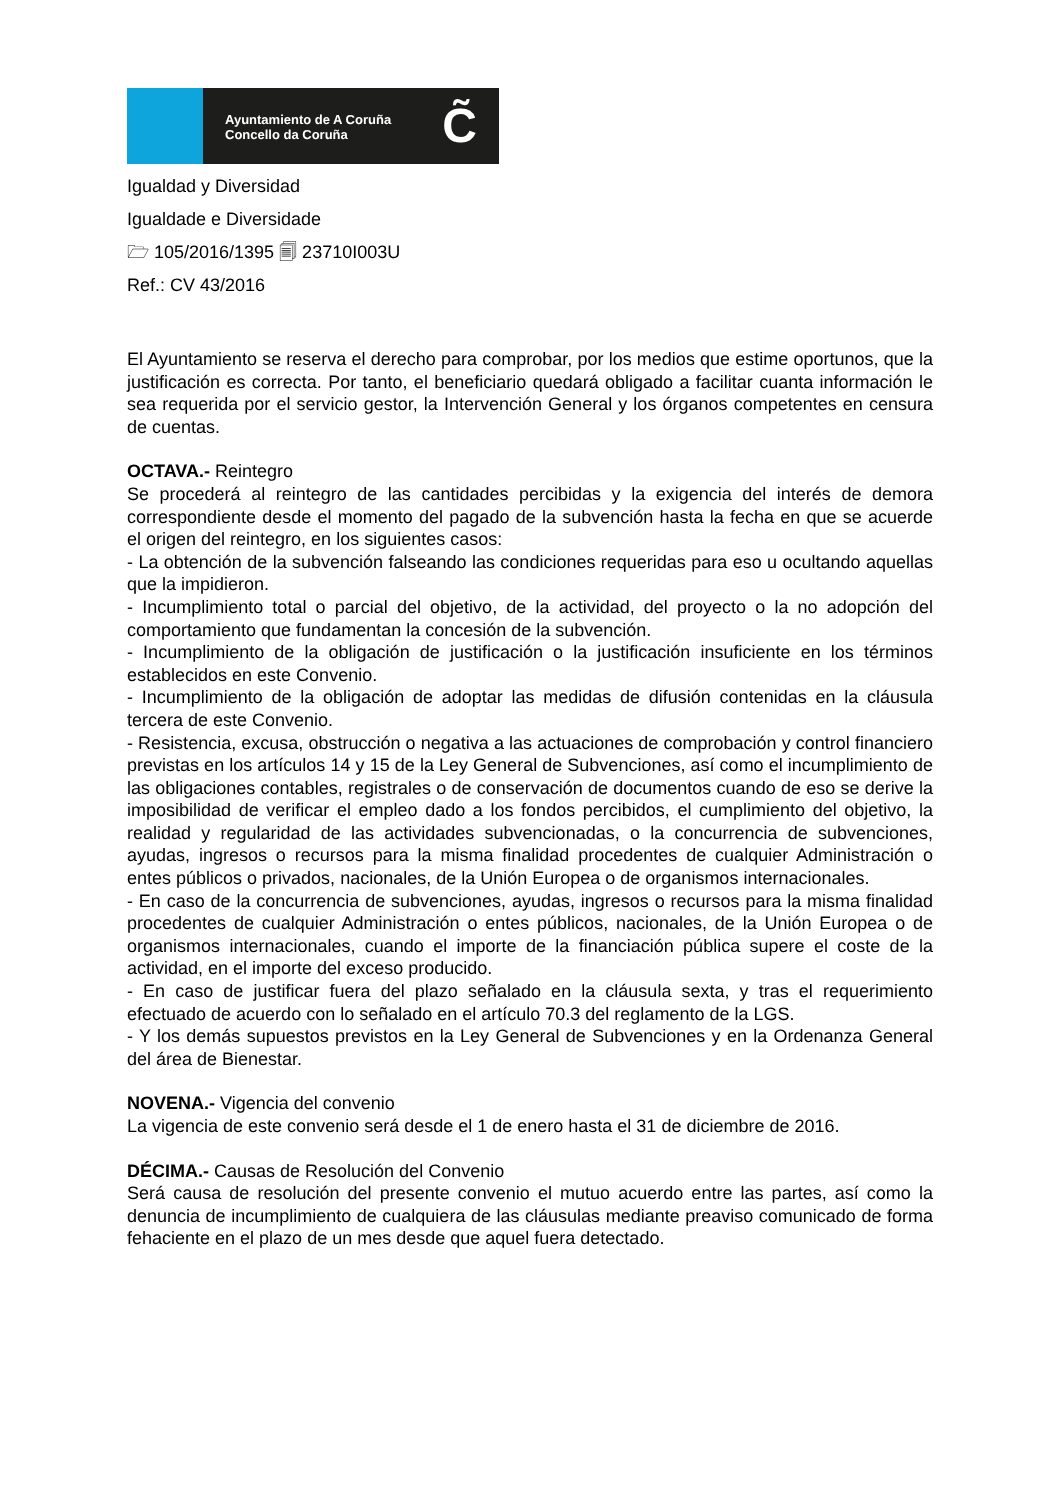Ayuntamiento de A Coruña
Concello da Coruña
C̃
Igualdad y Diversidad
Igualdade e Diversidade
🗁 105/2016/1395 🗐 23710I003U
Ref.: CV 43/2016
El Ayuntamiento se reserva el derecho para comprobar, por los medios que estime oportunos, que la justificación es correcta. Por tanto, el beneficiario quedará obligado a facilitar cuanta información le sea requerida por el servicio gestor, la Intervención General y los órganos competentes en censura de cuentas.
OCTAVA.- Reintegro
Se procederá al reintegro de las cantidades percibidas y la exigencia del interés de demora correspondiente desde el momento del pagado de la subvención hasta la fecha en que se acuerde el origen del reintegro, en los siguientes casos:
- La obtención de la subvención falseando las condiciones requeridas para eso u ocultando aquellas que la impidieron.
- Incumplimiento total o parcial del objetivo, de la actividad, del proyecto o la no adopción del comportamiento que fundamentan la concesión de la subvención.
- Incumplimiento de la obligación de justificación o la justificación insuficiente en los términos establecidos en este Convenio.
- Incumplimiento de la obligación de adoptar las medidas de difusión contenidas en la cláusula tercera de este Convenio.
- Resistencia, excusa, obstrucción o negativa a las actuaciones de comprobación y control financiero previstas en los artículos 14 y 15 de la Ley General de Subvenciones, así como el incumplimiento de las obligaciones contables, registrales o de conservación de documentos cuando de eso se derive la imposibilidad de verificar el empleo dado a los fondos percibidos, el cumplimiento del objetivo, la realidad y regularidad de las actividades subvencionadas, o la concurrencia de subvenciones, ayudas, ingresos o recursos para la misma finalidad procedentes de cualquier Administración o entes públicos o privados, nacionales, de la Unión Europea o de organismos internacionales.
- En caso de la concurrencia de subvenciones, ayudas, ingresos o recursos para la misma finalidad procedentes de cualquier Administración o entes públicos, nacionales, de la Unión Europea o de organismos internacionales, cuando el importe de la financiación pública supere el coste de la actividad, en el importe del exceso producido.
- En caso de justificar fuera del plazo señalado en la cláusula sexta, y tras el requerimiento efectuado de acuerdo con lo señalado en el artículo 70.3 del reglamento de la LGS.
- Y los demás supuestos previstos en la Ley General de Subvenciones y en la Ordenanza General del área de Bienestar.
NOVENA.- Vigencia del convenio
La vigencia de este convenio será desde el 1 de enero hasta el 31 de diciembre de 2016.
DÉCIMA.- Causas de Resolución del Convenio
Será causa de resolución del presente convenio el mutuo acuerdo entre las partes, así como la denuncia de incumplimiento de cualquiera de las cláusulas mediante preaviso comunicado de forma fehaciente en el plazo de un mes desde que aquel fuera detectado.